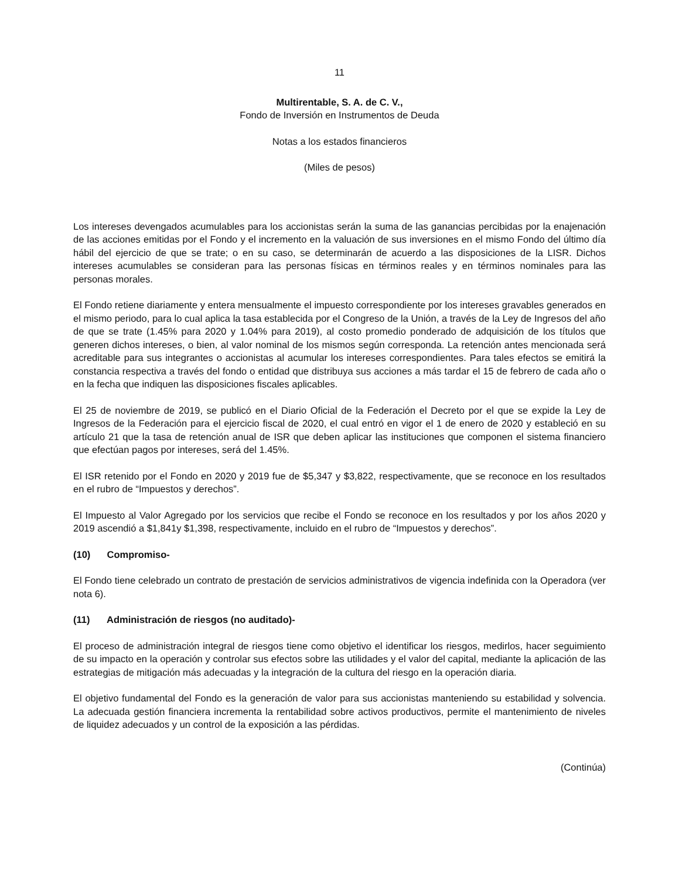11
Multirentable, S. A. de C. V.,
Fondo de Inversión en Instrumentos de Deuda
Notas a los estados financieros
(Miles de pesos)
Los intereses devengados acumulables para los accionistas serán la suma de las ganancias percibidas por la enajenación de las acciones emitidas por el Fondo y el incremento en la valuación de sus inversiones en el mismo Fondo del último día hábil del ejercicio de que se trate; o en su caso, se determinarán de acuerdo a las disposiciones de la LISR. Dichos intereses acumulables se consideran para las personas físicas en términos reales y en términos nominales para las personas morales.
El Fondo retiene diariamente y entera mensualmente el impuesto correspondiente por los intereses gravables generados en el mismo periodo, para lo cual aplica la tasa establecida por el Congreso de la Unión, a través de la Ley de Ingresos del año de que se trate (1.45% para 2020 y 1.04% para 2019), al costo promedio ponderado de adquisición de los títulos que generen dichos intereses, o bien, al valor nominal de los mismos según corresponda. La retención antes mencionada será acreditable para sus integrantes o accionistas al acumular los intereses correspondientes. Para tales efectos se emitirá la constancia respectiva a través del fondo o entidad que distribuya sus acciones a más tardar el 15 de febrero de cada año o en la fecha que indiquen las disposiciones fiscales aplicables.
El 25 de noviembre de 2019, se publicó en el Diario Oficial de la Federación el Decreto por el que se expide la Ley de Ingresos de la Federación para el ejercicio fiscal de 2020, el cual entró en vigor el 1 de enero de 2020 y estableció en su artículo 21 que la tasa de retención anual de ISR que deben aplicar las instituciones que componen el sistema financiero que efectúan pagos por intereses, será del 1.45%.
El ISR retenido por el Fondo en 2020 y 2019 fue de $5,347 y $3,822, respectivamente, que se reconoce en los resultados en el rubro de “Impuestos y derechos”.
El Impuesto al Valor Agregado por los servicios que recibe el Fondo se reconoce en los resultados y por los años 2020 y 2019 ascendió a $1,841y $1,398, respectivamente, incluido en el rubro de “Impuestos y derechos”.
(10) Compromiso-
El Fondo tiene celebrado un contrato de prestación de servicios administrativos de vigencia indefinida con la Operadora (ver nota 6).
(11) Administración de riesgos (no auditado)-
El proceso de administración integral de riesgos tiene como objetivo el identificar los riesgos, medirlos, hacer seguimiento de su impacto en la operación y controlar sus efectos sobre las utilidades y el valor del capital, mediante la aplicación de las estrategias de mitigación más adecuadas y la integración de la cultura del riesgo en la operación diaria.
El objetivo fundamental del Fondo es la generación de valor para sus accionistas manteniendo su estabilidad y solvencia. La adecuada gestión financiera incrementa la rentabilidad sobre activos productivos, permite el mantenimiento de niveles de liquidez adecuados y un control de la exposición a las pérdidas.
(Continúa)